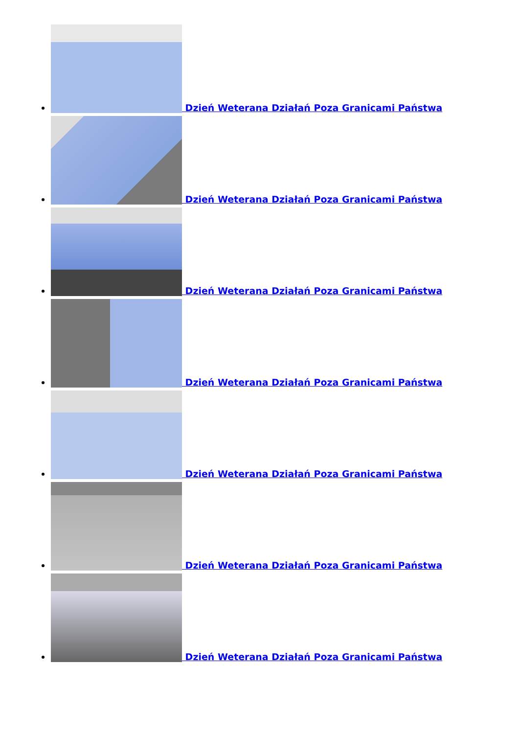Dzień Weterana Działań Poza Granicami Państwa
Dzień Weterana Działań Poza Granicami Państwa
Dzień Weterana Działań Poza Granicami Państwa
Dzień Weterana Działań Poza Granicami Państwa
Dzień Weterana Działań Poza Granicami Państwa
Dzień Weterana Działań Poza Granicami Państwa
Dzień Weterana Działań Poza Granicami Państwa